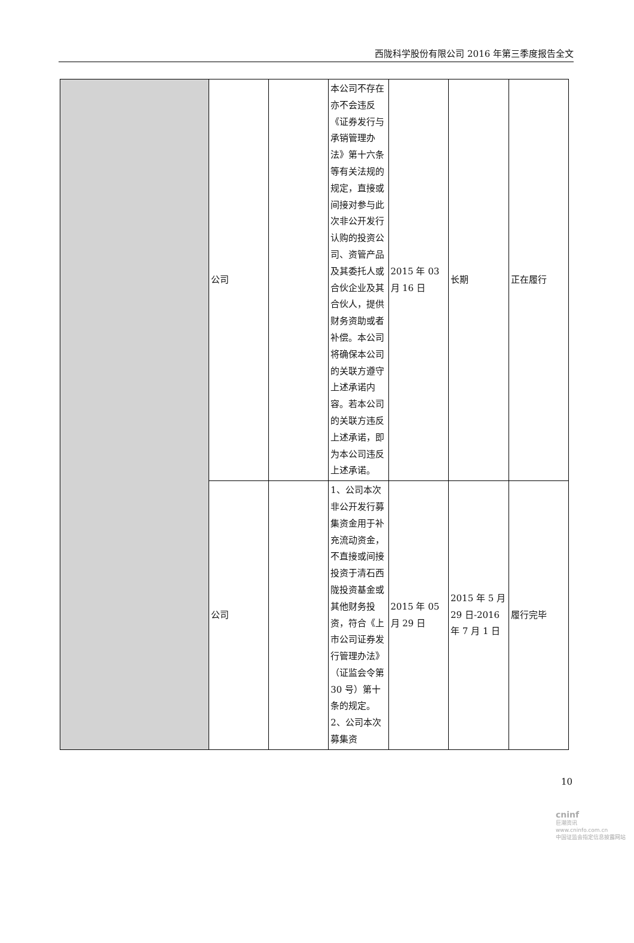西陇科学股份有限公司 2016 年第三季度报告全文
| | 公司 | | 本公司不存在亦不会违反《证券发行与承销管理办法》第十六条等有关法规的规定，直接或间接对参与此次非公开发行认购的投资公司、资管产品及其委托人或合伙企业及其合伙人，提供财务资助或者补偿。本公司将确保本公司的关联方遵守上述承诺内容。若本公司的关联方违反上述承诺，即为本公司违反上述承诺。 | 2015 年 03 月 16 日 | 长期 | 正在履行 |
| | 公司 | | 1、公司本次非公开发行募集资金用于补充流动资金，不直接或间接投资于清石西陇投资基金或其他财务投资，符合《上市公司证券发行管理办法》（证监会令第 30 号）第十条的规定。2、公司本次募集资 | 2015 年 05 月 29 日 | 2015 年 5 月 29 日-2016 年 7 月 1 日 | 履行完毕 |
10
cninf
巨潮资讯
www.cninfo.com.cn
中国证监会指定信息披露网站